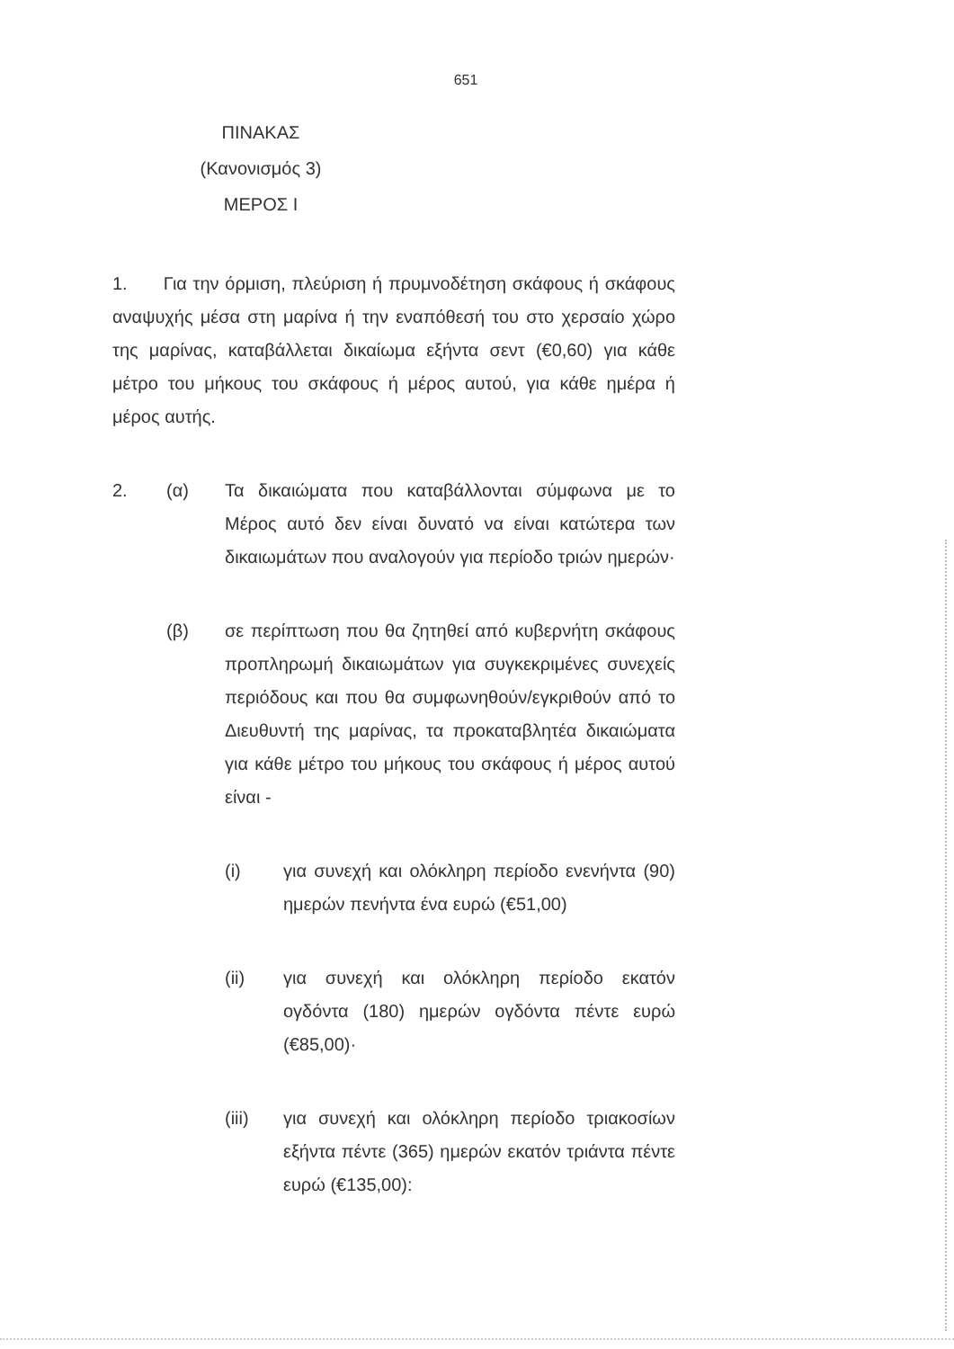651
ΠΙΝΑΚΑΣ
(Κανονισμός 3)
ΜΕΡΟΣ Ι
1. Για την όρμιση, πλεύριση ή πρυμνοδέτηση σκάφους ή σκάφους αναψυχής μέσα στη μαρίνα ή την εναπόθεσή του στο χερσαίο χώρο της μαρίνας, καταβάλλεται δικαίωμα εξήντα σεντ (€0,60) για κάθε μέτρο του μήκους του σκάφους ή μέρος αυτού, για κάθε ημέρα ή μέρος αυτής.
2. (α) Τα δικαιώματα που καταβάλλονται σύμφωνα με το Μέρος αυτό δεν είναι δυνατό να είναι κατώτερα των δικαιωμάτων που αναλογούν για περίοδο τριών ημερών·
(β) σε περίπτωση που θα ζητηθεί από κυβερνήτη σκάφους προπληρωμή δικαιωμάτων για συγκεκριμένες συνεχείς περιόδους και που θα συμφωνηθούν/εγκριθούν από το Διευθυντή της μαρίνας, τα προκαταβλητέα δικαιώματα για κάθε μέτρο του μήκους του σκάφους ή μέρος αυτού είναι -
(i) για συνεχή και ολόκληρη περίοδο ενενήντα (90) ημερών πενήντα ένα ευρώ (€51,00)
(ii) για συνεχή και ολόκληρη περίοδο εκατόν ογδόντα (180) ημερών ογδόντα πέντε ευρώ (€85,00)·
(iii) για συνεχή και ολόκληρη περίοδο τριακοσίων εξήντα πέντε (365) ημερών εκατόν τριάντα πέντε ευρώ (€135,00):